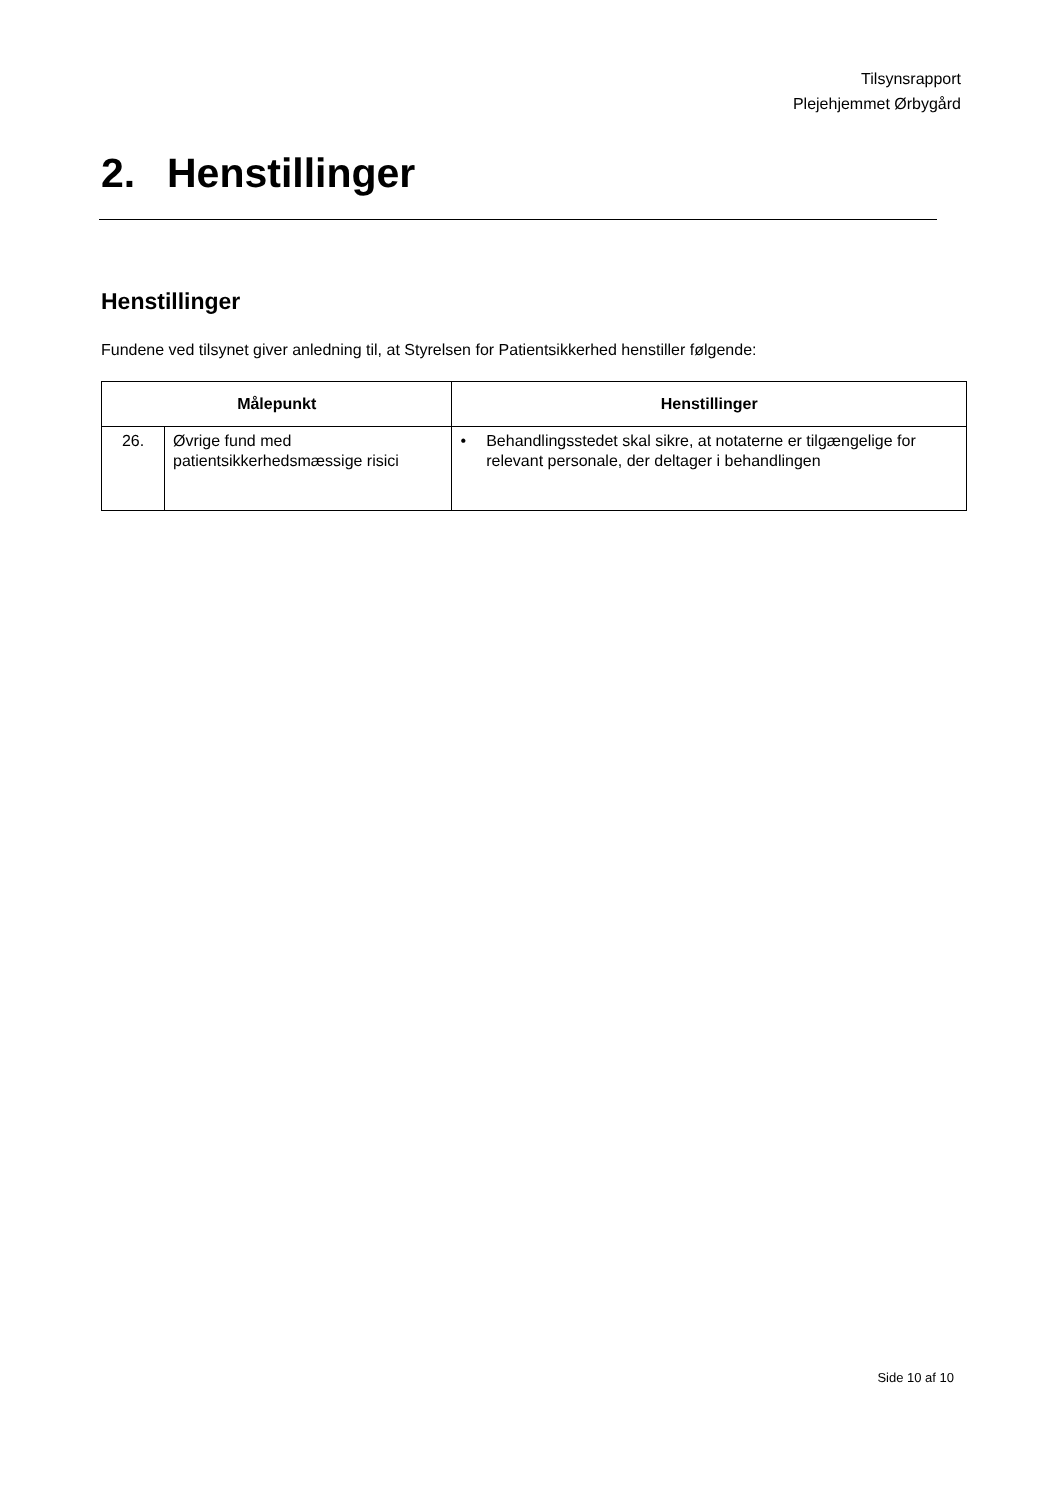Tilsynsrapport
Plejehjemmet Ørbygård
2. Henstillinger
Henstillinger
Fundene ved tilsynet giver anledning til, at Styrelsen for Patientsikkerhed henstiller følgende:
| Målepunkt | | Henstillinger |
| --- | --- | --- |
| 26. | Øvrige fund med patientsikkerhedsmæssige risici | • Behandlingsstedet skal sikre, at notaterne er tilgængelige for relevant personale, der deltager i behandlingen |
Side 10 af 10